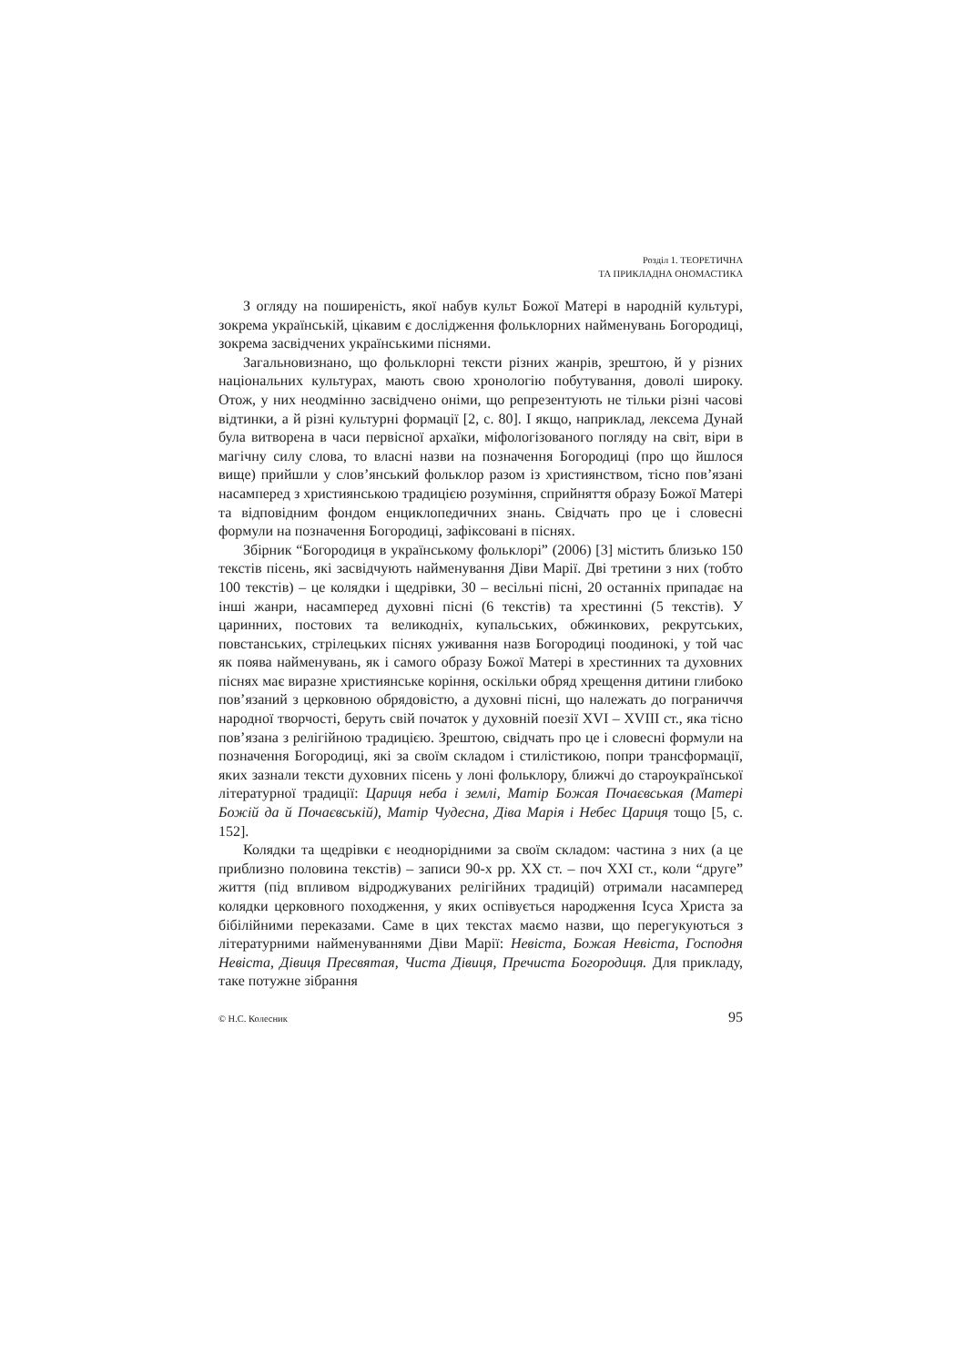Розділ 1. ТЕОРЕТИЧНА
ТА ПРИКЛАДНА ОНОМАСТИКА
З огляду на поширеність, якої набув культ Божої Матері в народній культурі, зокрема українській, цікавим є дослідження фольклорних найменувань Богородиці, зокрема засвідчених українськими піснями.
Загальновизнано, що фольклорні тексти різних жанрів, зрештою, й у різних національних культурах, мають свою хронологію побутування, доволі широку. Отож, у них неодмінно засвідчено оніми, що репрезентують не тільки різні часові відтинки, а й різні культурні формації [2, с. 80]. І якщо, наприклад, лексема Дунай була витворена в часи первісної архаїки, міфологізованого погляду на світ, віри в магічну силу слова, то власні назви на позначення Богородиці (про що йшлося вище) прийшли у слов’янський фольклор разом із християнством, тісно пов’язані насамперед з християнською традицією розуміння, сприйняття образу Божої Матері та відповідним фондом енциклопедичних знань. Свідчать про це і словесні формули на позначення Богородиці, зафіксовані в піснях.
Збірник “Богородиця в українському фольклорі” (2006) [3] містить близько 150 текстів пісень, які засвідчують найменування Діви Марії. Дві третини з них (тобто 100 текстів) – це колядки і щедрівки, 30 – весільні пісні, 20 останніх припадає на інші жанри, насамперед духовні пісні (6 текстів) та хрестинні (5 текстів). У царинних, постових та великодніх, купальських, обжинкових, рекрутських, повстанських, стрілецьких піснях уживання назв Богородиці поодинокі, у той час як поява найменувань, як і самого образу Божої Матері в хрестинних та духовних піснях має виразне християнське коріння, оскільки обряд хрещення дитини глибоко пов’язаний з церковною обрядовістю, а духовні пісні, що належать до пограниччя народної творчості, беруть свій початок у духовній поезії XVI – XVIII ст., яка тісно пов’язана з релігійною традицією. Зрештою, свідчать про це і словесні формули на позначення Богородиці, які за своїм складом і стилістикою, попри трансформації, яких зазнали тексти духовних пісень у лоні фольклору, ближчі до староукраїнської літературної традиції: Цариця неба і землі, Матір Божая Почаєвськая (Матері Божій да й Почаєвській), Матір Чудесна, Діва Марія і Небес Цариця тощо [5, с. 152].
Колядки та щедрівки є неоднорідними за своїм складом: частина з них (а це приблизно половина текстів) – записи 90-х рр. XX ст. – поч XXI ст., коли “друге” життя (під впливом відроджуваних релігійних традицій) отримали насамперед колядки церковного походження, у яких оспівується народження Ісуса Христа за бібілійними переказами. Саме в цих текстах маємо назви, що перегукуються з літературними найменуваннями Діви Марії: Невіста, Божая Невіста, Господня Невіста, Дівиця Пресвятая, Чиста Дівиця, Пречиста Богородиця. Для прикладу, таке потужне зібрання
© Н.С. Колесник 95